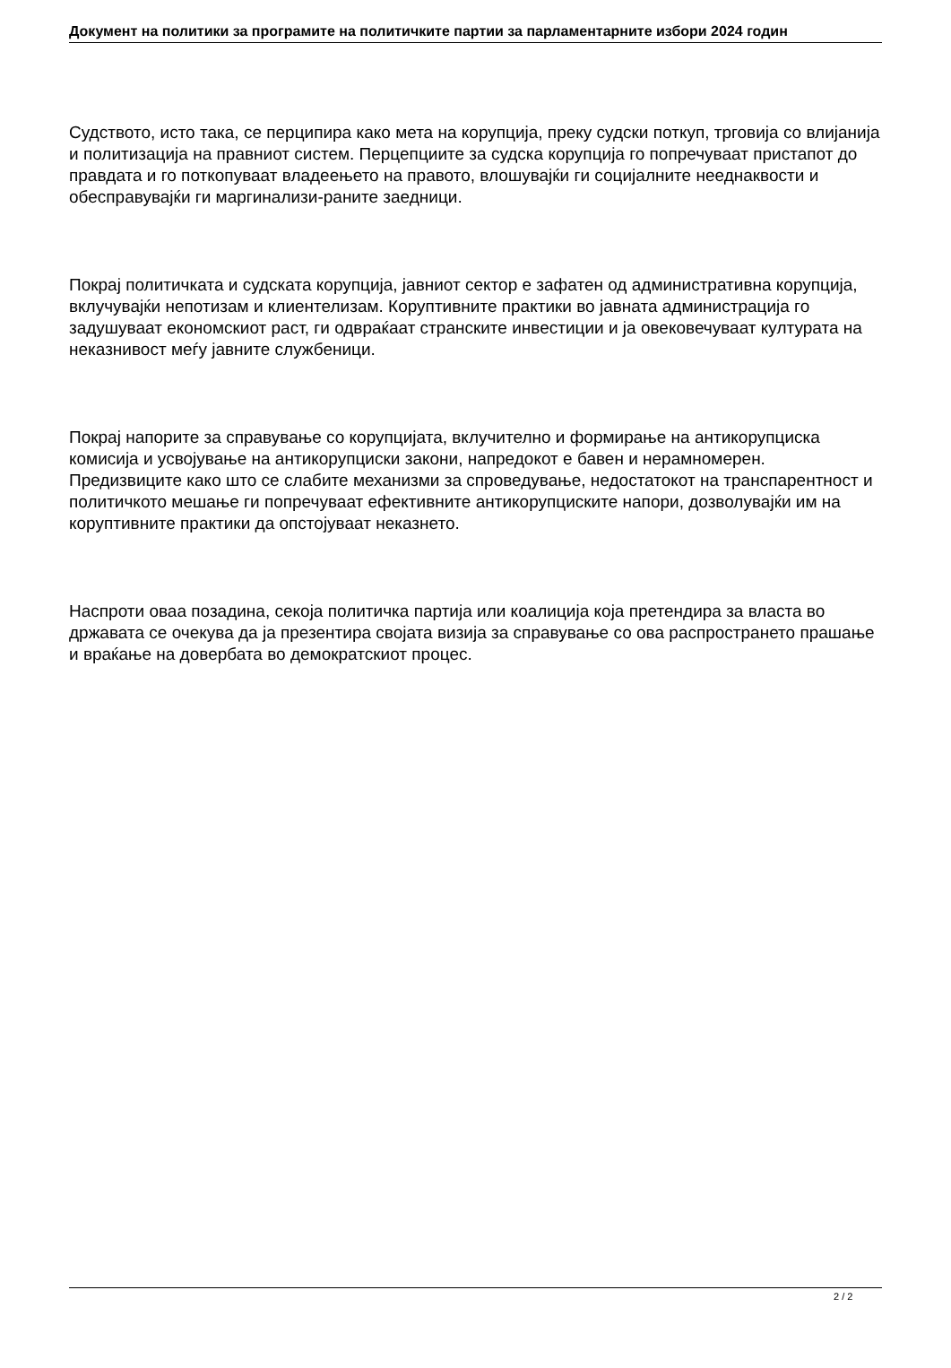Документ на политики за програмите на политичките партии за парламентарните избори 2024 годин
Судството, исто така, се перципира како мета на корупција, преку судски поткуп, трговија со влијанија и политизација на правниот систем. Перцепциите за судска корупција го попречуваат пристапот до правдата и го поткопуваат владеењето на правото, влошувајќи ги социјалните нееднаквости и обесправувајќи ги маргинализи-раните заедници.
Покрај политичката и судската корупција, јавниот сектор е зафатен од административна корупција, вклучувајќи непотизам и клиентелизам. Коруптивните практики во јавната администрација го задушуваат економскиот раст, ги одвраќаат странските инвестиции и ја овековечуваат културата на неказнивост меѓу јавните службеници.
Покрај напорите за справување со корупцијата, вклучително и формирање на антикорупциска комисија и усвојување на антикорупциски закони, напредокот е бавен и нерамномерен. Предизвиците како што се слабите механизми за спроведување, недостатокот на транспарентност и политичкото мешање ги попречуваат ефективните антикорупциските напори, дозволувајќи им на коруптивните практики да опстојуваат неказнето.
Наспроти оваа позадина, секоја политичка партија или коалиција која претендира за власта во државата се очекува да ја презентира својата визија за справување со ова распространето прашање и враќање на довербата во демократскиот процес.
2 / 2